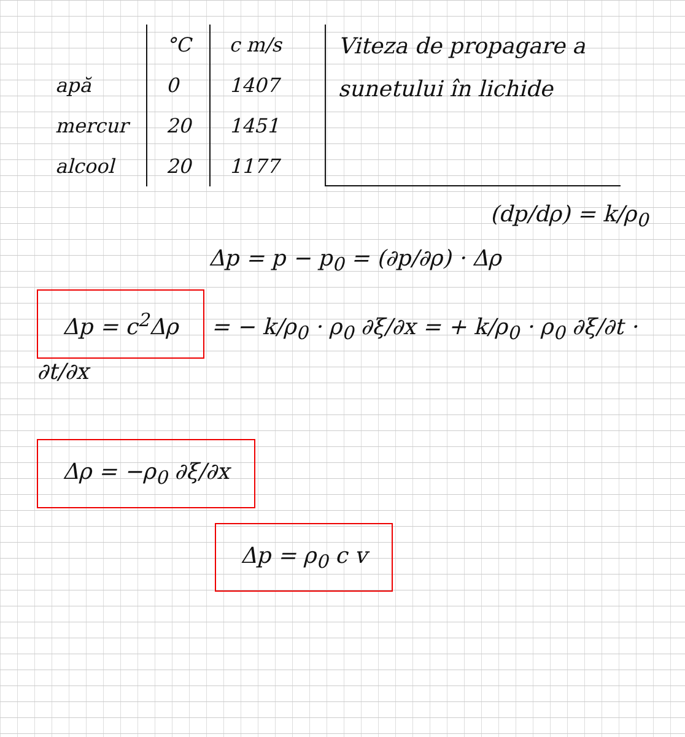| | °C | c m/s |
| --- | --- | --- |
| apă | 0 | 1407 |
| mercur | 20 | 1451 |
| alcool | 20 | 1177 |
Viteza de propagare a sunetului în lichide
(dp/dρ) = k/ρ<sub>0</sub>
Δp = p − p<sub>0</sub> = (∂p/∂ρ) · Δρ
Δp = c<sup>2</sup>Δρ = − k/ρ<sub>0</sub> · ρ<sub>0</sub> ∂ξ/∂x = + k/ρ<sub>0</sub> · ρ<sub>0</sub> ∂ξ/∂t · ∂t/∂x
Δρ = −ρ<sub>0</sub> ∂ξ/∂x
Δp = ρ<sub>0</sub> c v